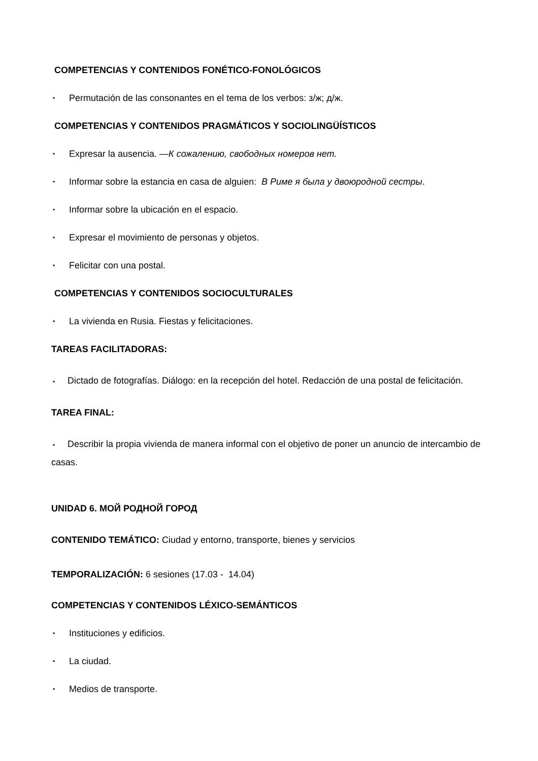COMPETENCIAS Y CONTENIDOS FONÉTICO-FONOLÓGICOS
• Permutación de las consonantes en el tema de los verbos: з/ж; д/ж.
COMPETENCIAS Y CONTENIDOS PRAGMÁTICOS Y SOCIOLINGÜÍSTICOS
• Expresar la ausencia. —К сожалению, свободных номеров нет.
• Informar sobre la estancia en casa de alguien: В Риме я была у двоюродной сестры.
• Informar sobre la ubicación en el espacio.
• Expresar el movimiento de personas y objetos.
• Felicitar con una postal.
COMPETENCIAS Y CONTENIDOS SOCIOCULTURALES
• La vivienda en Rusia. Fiestas y felicitaciones.
TAREAS FACILITADORAS:
• Dictado de fotografías. Diálogo: en la recepción del hotel. Redacción de una postal de felicitación.
TAREA FINAL:
• Describir la propia vivienda de manera informal con el objetivo de poner un anuncio de intercambio de casas.
UNIDAD 6. МОЙ РОДНОЙ ГОРОД
CONTENIDO TEMÁTICO: Ciudad y entorno, transporte, bienes y servicios
TEMPORALIZACIÓN: 6 sesiones (17.03 - 14.04)
COMPETENCIAS Y CONTENIDOS LÉXICO-SEMÁNTICOS
• Instituciones y edificios.
• La ciudad.
• Medios de transporte.